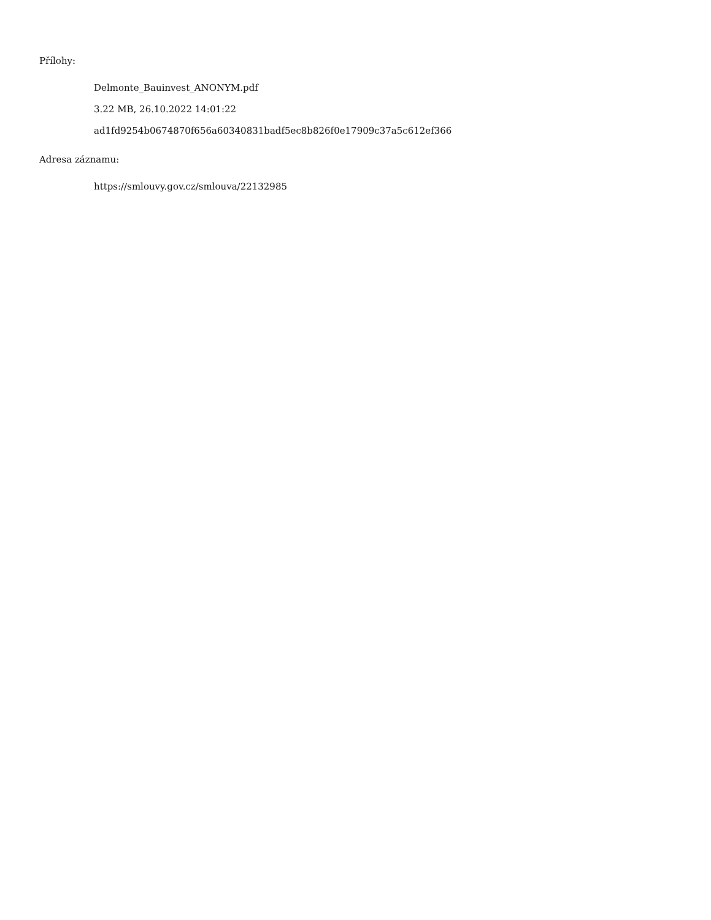Přílohy:
Delmonte_Bauinvest_ANONYM.pdf
3.22 MB, 26.10.2022 14:01:22
ad1fd9254b0674870f656a60340831badf5ec8b826f0e17909c37a5c612ef366
Adresa záznamu:
https://smlouvy.gov.cz/smlouva/22132985